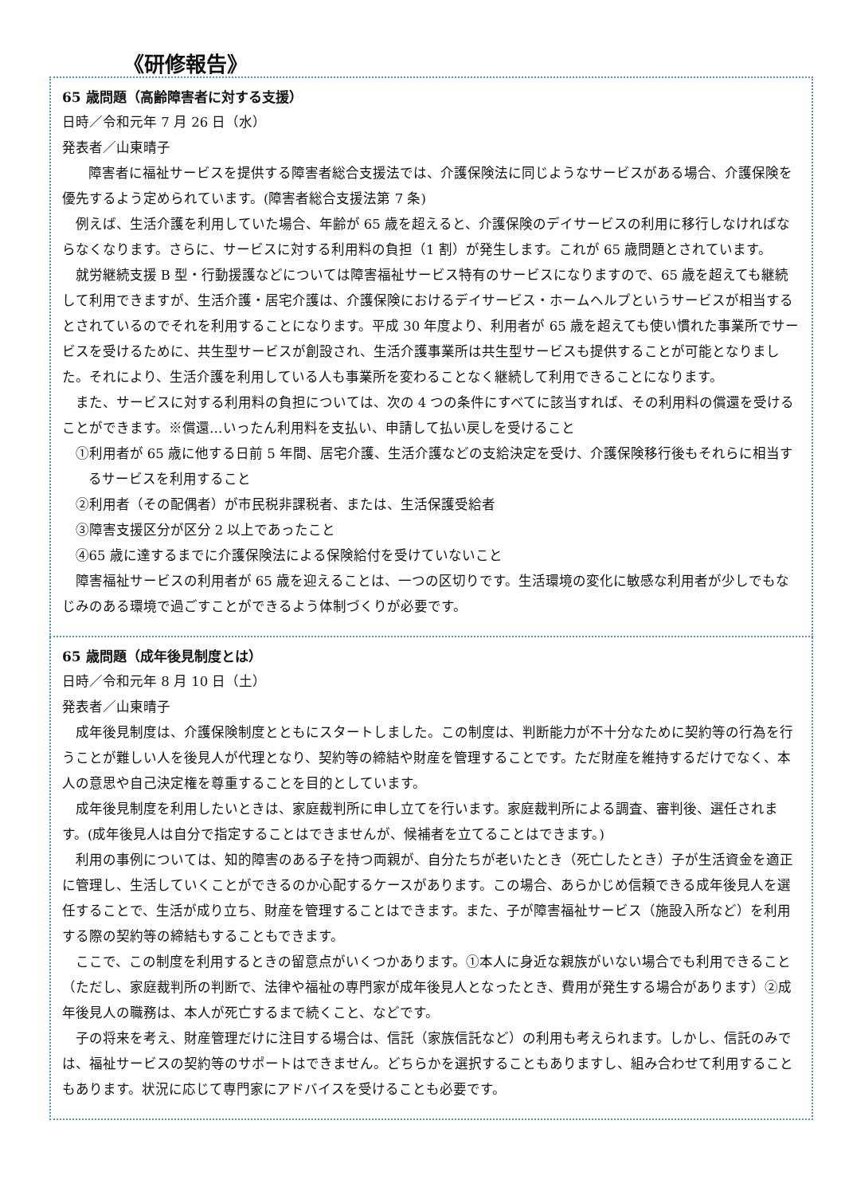《研修報告》
65 歳問題（高齢障害者に対する支援）
日時／令和元年 7 月 26 日（水）
発表者／山東晴子
障害者に福祉サービスを提供する障害者総合支援法では、介護保険法に同じようなサービスがある場合、介護保険を優先するよう定められています。(障害者総合支援法第 7 条)
例えば、生活介護を利用していた場合、年齢が 65 歳を超えると、介護保険のデイサービスの利用に移行しなければならなくなります。さらに、サービスに対する利用料の負担（1 割）が発生します。これが 65 歳問題とされています。
就労継続支援 B 型・行動援護などについては障害福祉サービス特有のサービスになりますので、65 歳を超えても継続して利用できますが、生活介護・居宅介護は、介護保険におけるデイサービス・ホームヘルプというサービスが相当するとされているのでそれを利用することになります。平成 30 年度より、利用者が 65 歳を超えても使い慣れた事業所でサービスを受けるために、共生型サービスが創設され、生活介護事業所は共生型サービスも提供することが可能となりました。それにより、生活介護を利用している人も事業所を変わることなく継続して利用できることになります。
また、サービスに対する利用料の負担については、次の 4 つの条件にすべてに該当すれば、その利用料の償還を受けることができます。※償還…いったん利用料を支払い、申請して払い戻しを受けること
①利用者が 65 歳に他する日前 5 年間、居宅介護、生活介護などの支給決定を受け、介護保険移行後もそれらに相当するサービスを利用すること
②利用者（その配偶者）が市民税非課税者、または、生活保護受給者
③障害支援区分が区分 2 以上であったこと
④65 歳に達するまでに介護保険法による保険給付を受けていないこと
障害福祉サービスの利用者が 65 歳を迎えることは、一つの区切りです。生活環境の変化に敏感な利用者が少しでもなじみのある環境で過ごすことができるよう体制づくりが必要です。
65 歳問題（成年後見制度とは）
日時／令和元年 8 月 10 日（土）
発表者／山東晴子
成年後見制度は、介護保険制度とともにスタートしました。この制度は、判断能力が不十分なために契約等の行為を行うことが難しい人を後見人が代理となり、契約等の締結や財産を管理することです。ただ財産を維持するだけでなく、本人の意思や自己決定権を尊重することを目的としています。
成年後見制度を利用したいときは、家庭裁判所に申し立てを行います。家庭裁判所による調査、審判後、選任されます。(成年後見人は自分で指定することはできませんが、候補者を立てることはできます。)
利用の事例については、知的障害のある子を持つ両親が、自分たちが老いたとき（死亡したとき）子が生活資金を適正に管理し、生活していくことができるのか心配するケースがあります。この場合、あらかじめ信頼できる成年後見人を選任することで、生活が成り立ち、財産を管理することはできます。また、子が障害福祉サービス（施設入所など）を利用する際の契約等の締結もすることもできます。
ここで、この制度を利用するときの留意点がいくつかあります。①本人に身近な親族がいない場合でも利用できること（ただし、家庭裁判所の判断で、法律や福祉の専門家が成年後見人となったとき、費用が発生する場合があります）②成年後見人の職務は、本人が死亡するまで続くこと、などです。
子の将来を考え、財産管理だけに注目する場合は、信託（家族信託など）の利用も考えられます。しかし、信託のみでは、福祉サービスの契約等のサポートはできません。どちらかを選択することもありますし、組み合わせて利用することもあります。状況に応じて専門家にアドバイスを受けることも必要です。